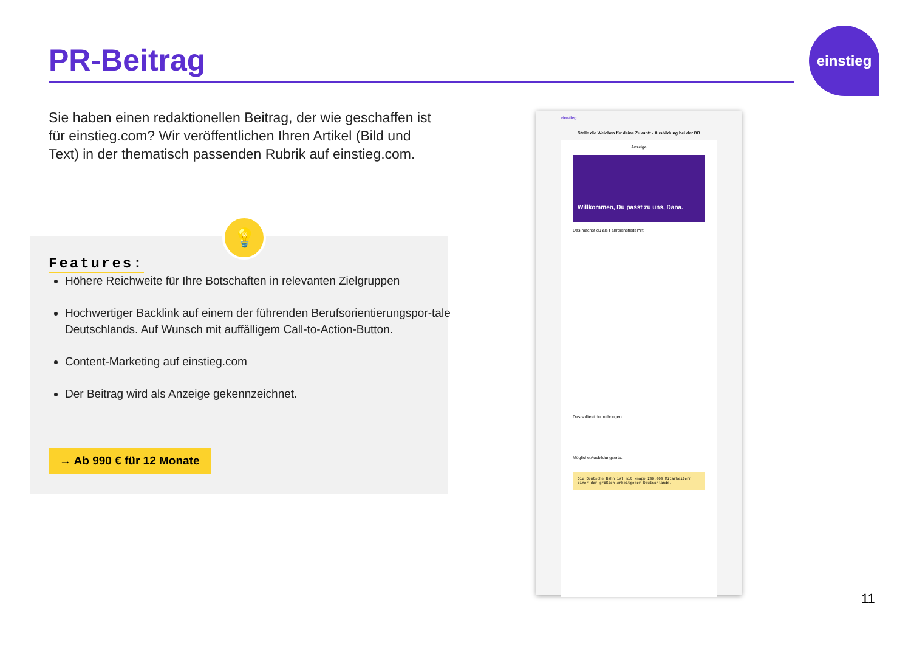PR-Beitrag
einstieg
Sie haben einen redaktionellen Beitrag, der wie geschaffen ist für einstieg.com? Wir veröffentlichen Ihren Artikel (Bild und Text) in der thematisch passenden Rubrik auf einstieg.com.
💡
Features:
Höhere Reichweite für Ihre Botschaften in relevanten Zielgruppen
Hochwertiger Backlink auf einem der führenden Berufsorientierungspor-tale Deutschlands. Auf Wunsch mit auffälligem Call-to-Action-Button.
Content-Marketing auf einstieg.com
Der Beitrag wird als Anzeige gekennzeichnet.
→ Ab 990 € für 12 Monate
einstieg
Stelle die Weichen für deine Zukunft - Ausbildung bei der DB
Anzeige
Willkommen, Du passt zu uns, Dana.
Das machst du als Fahrdienstleiter*in:
Das solltest du mitbringen:
Mögliche Ausbildungsorte:
Die Deutsche Bahn ist mit knapp 200.000 Mitarbeitern einer der größten Arbeitgeber Deutschlands.
11